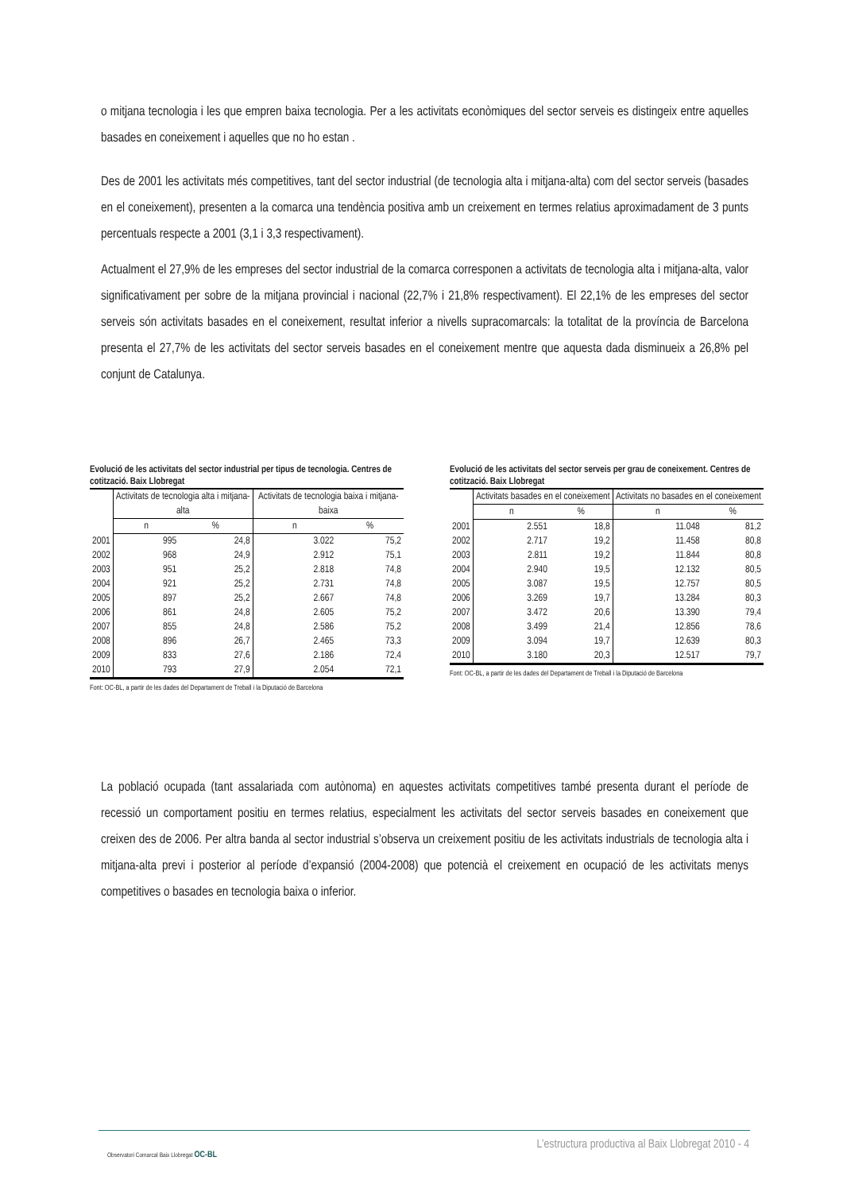o mitjana tecnologia i les que empren baixa tecnologia. Per a les activitats econòmiques del sector serveis es distingeix entre aquelles basades en coneixement i aquelles que no ho estan .
Des de 2001 les activitats més competitives, tant del sector industrial (de tecnologia alta i mitjana-alta) com del sector serveis (basades en el coneixement), presenten a la comarca una tendència positiva amb un creixement en termes relatius aproximadament de 3 punts percentuals respecte a 2001 (3,1 i 3,3 respectivament).
Actualment el 27,9% de les empreses del sector industrial de la comarca corresponen a activitats de tecnologia alta i mitjana-alta, valor significativament per sobre de la mitjana provincial i nacional (22,7% i 21,8% respectivament). El 22,1% de les empreses del sector serveis són activitats basades en el coneixement, resultat inferior a nivells supracomarcals: la totalitat de la província de Barcelona presenta el 27,7% de les activitats del sector serveis basades en el coneixement mentre que aquesta dada disminueix a 26,8% pel conjunt de Catalunya.
Evolució de les activitats del sector industrial per tipus de tecnologia. Centres de cotització. Baix Llobregat
| | Activitats de tecnologia alta i mitjana-alta | | Activitats de tecnologia baixa i mitjana-baixa | |
| --- | --- | --- | --- | --- |
| | n | % | n | % |
| 2001 | 995 | 24,8 | 3.022 | 75,2 |
| 2002 | 968 | 24,9 | 2.912 | 75,1 |
| 2003 | 951 | 25,2 | 2.818 | 74,8 |
| 2004 | 921 | 25,2 | 2.731 | 74,8 |
| 2005 | 897 | 25,2 | 2.667 | 74,8 |
| 2006 | 861 | 24,8 | 2.605 | 75,2 |
| 2007 | 855 | 24,8 | 2.586 | 75,2 |
| 2008 | 896 | 26,7 | 2.465 | 73,3 |
| 2009 | 833 | 27,6 | 2.186 | 72,4 |
| 2010 | 793 | 27,9 | 2.054 | 72,1 |
Font: OC-BL, a partir de les dades del Departament de Treball i la Diputació de Barcelona
Evolució de les activitats del sector serveis per grau de coneixement. Centres de cotització. Baix Llobregat
| | Activitats basades en el coneixement | | Activitats no basades en el coneixement | |
| --- | --- | --- | --- | --- |
| | n | % | n | % |
| 2001 | 2.551 | 18,8 | 11.048 | 81,2 |
| 2002 | 2.717 | 19,2 | 11.458 | 80,8 |
| 2003 | 2.811 | 19,2 | 11.844 | 80,8 |
| 2004 | 2.940 | 19,5 | 12.132 | 80,5 |
| 2005 | 3.087 | 19,5 | 12.757 | 80,5 |
| 2006 | 3.269 | 19,7 | 13.284 | 80,3 |
| 2007 | 3.472 | 20,6 | 13.390 | 79,4 |
| 2008 | 3.499 | 21,4 | 12.856 | 78,6 |
| 2009 | 3.094 | 19,7 | 12.639 | 80,3 |
| 2010 | 3.180 | 20,3 | 12.517 | 79,7 |
Font: OC-BL, a partir de les dades del Departament de Treball i la Diputació de Barcelona
La població ocupada (tant assalariada com autònoma) en aquestes activitats competitives també presenta durant el període de recessió un comportament positiu en termes relatius, especialment les activitats del sector serveis basades en coneixement que creixen des de 2006. Per altra banda al sector industrial s’observa un creixement positiu de les activitats industrials de tecnologia alta i mitjana-alta previ i posterior al període d’expansió (2004-2008) que potencià el creixement en ocupació de les activitats menys competitives o basades en tecnologia baixa o inferior.
L’estructura productiva al Baix Llobregat 2010 - 4
Observatori Comarcal Baix Llobregat OC-BL